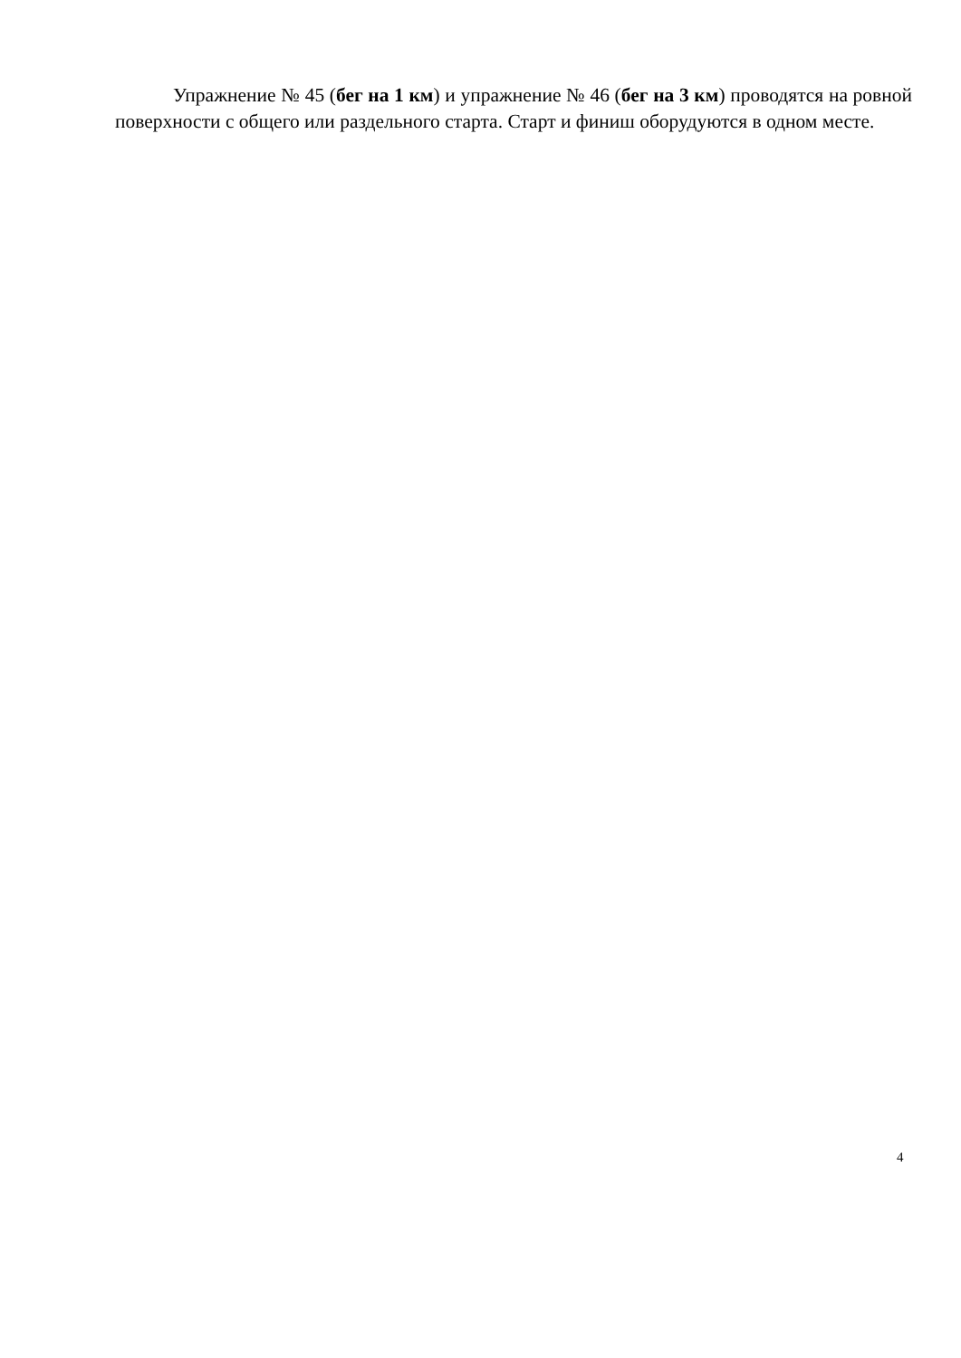Упражнение № 45 (бег на 1 км) и упражнение № 46 (бег на 3 км) проводятся на ровной поверхности с общего или раздельного старта. Старт и финиш оборудуются в одном месте.
4